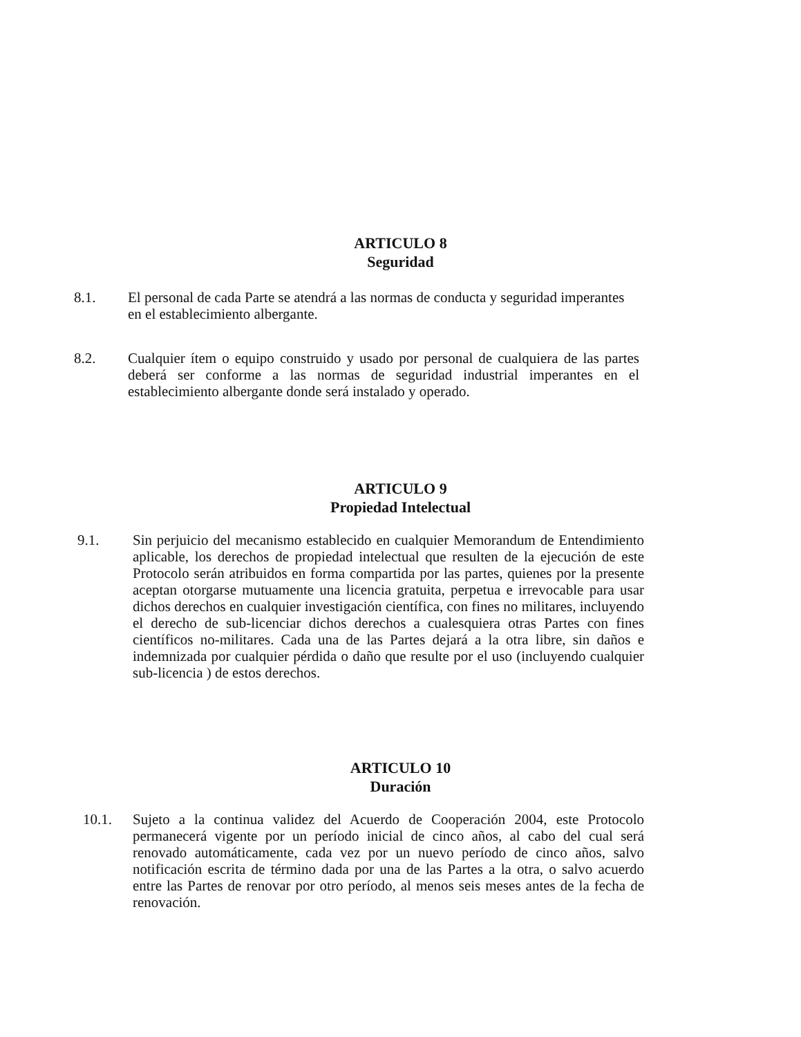ARTICULO 8
Seguridad
8.1. El personal de cada Parte se atendrá a las normas de conducta y seguridad imperantes en el establecimiento albergante.
8.2. Cualquier ítem o equipo construido y usado por personal de cualquiera de las partes deberá ser conforme a las normas de seguridad industrial imperantes en el establecimiento albergante donde será instalado y operado.
ARTICULO 9
Propiedad Intelectual
9.1. Sin perjuicio del mecanismo establecido en cualquier Memorandum de Entendimiento aplicable, los derechos de propiedad intelectual que resulten de la ejecución de este Protocolo serán atribuidos en forma compartida por las partes, quienes por la presente aceptan otorgarse mutuamente una licencia gratuita, perpetua e irrevocable para usar dichos derechos en cualquier investigación científica, con fines no militares, incluyendo el derecho de sub-licenciar dichos derechos a cualesquiera otras Partes con fines científicos no-militares. Cada una de las Partes dejará a la otra libre, sin daños e indemnizada por cualquier pérdida o daño que resulte por el uso (incluyendo cualquier sub-licencia ) de estos derechos.
ARTICULO 10
Duración
10.1. Sujeto a la continua validez del Acuerdo de Cooperación 2004, este Protocolo permanecerá vigente por un período inicial de cinco años, al cabo del cual será renovado automáticamente, cada vez por un nuevo período de cinco años, salvo notificación escrita de término dada por una de las Partes a la otra, o salvo acuerdo entre las Partes de renovar por otro período, al menos seis meses antes de la fecha de renovación.